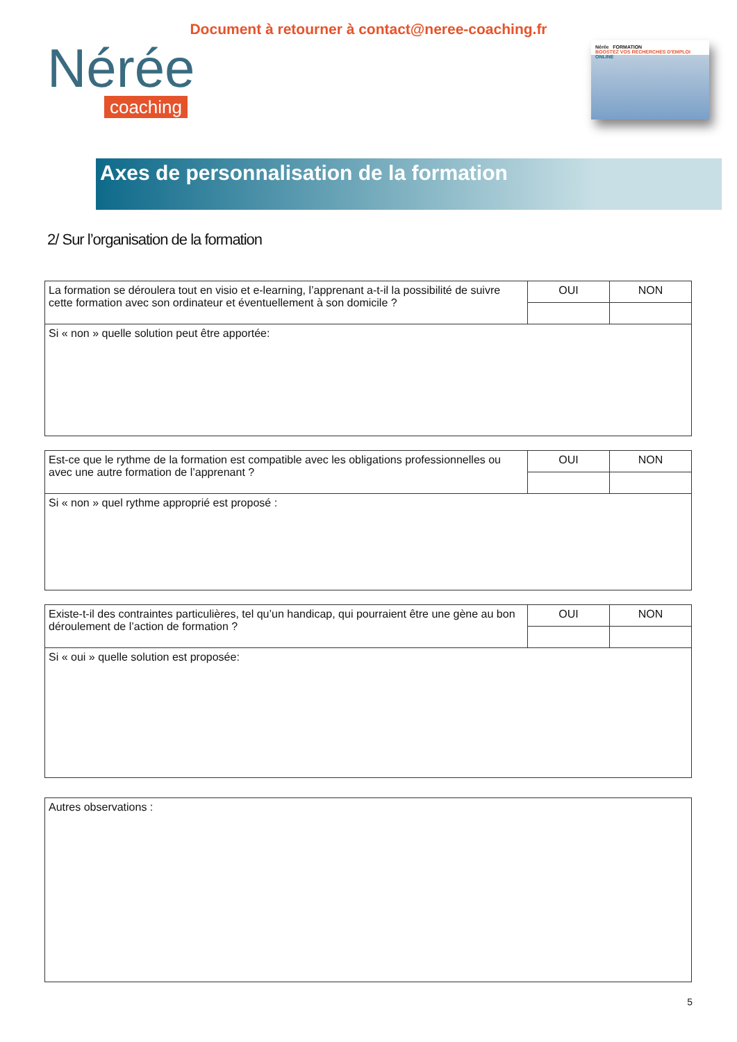Document à retourner à contact@neree-coaching.fr
Nérée
coaching
Nérée FORMATION
BOOSTEZ VOS RECHERCHES D'EMPLOI ONLINE
Axes de personnalisation de la formation
2/ Sur l’organisation de la formation
| La formation se déroulera tout en visio et e-learning, l’apprenant a-t-il la possibilité de suivre cette formation avec son ordinateur et éventuellement à son domicile ? | OUI | NON |
| Si « non » quelle solution peut être apportée: | | |
| Est-ce que le rythme de la formation est compatible avec les obligations professionnelles ou avec une autre formation de l’apprenant ? | OUI | NON |
| Si « non » quel rythme approprié est proposé : | | |
| Existe-t-il des contraintes particulières, tel qu’un handicap, qui pourraient être une gène au bon déroulement de l’action de formation ? | OUI | NON |
| Si « oui » quelle solution est proposée: | | |
| Autres observations : |
5